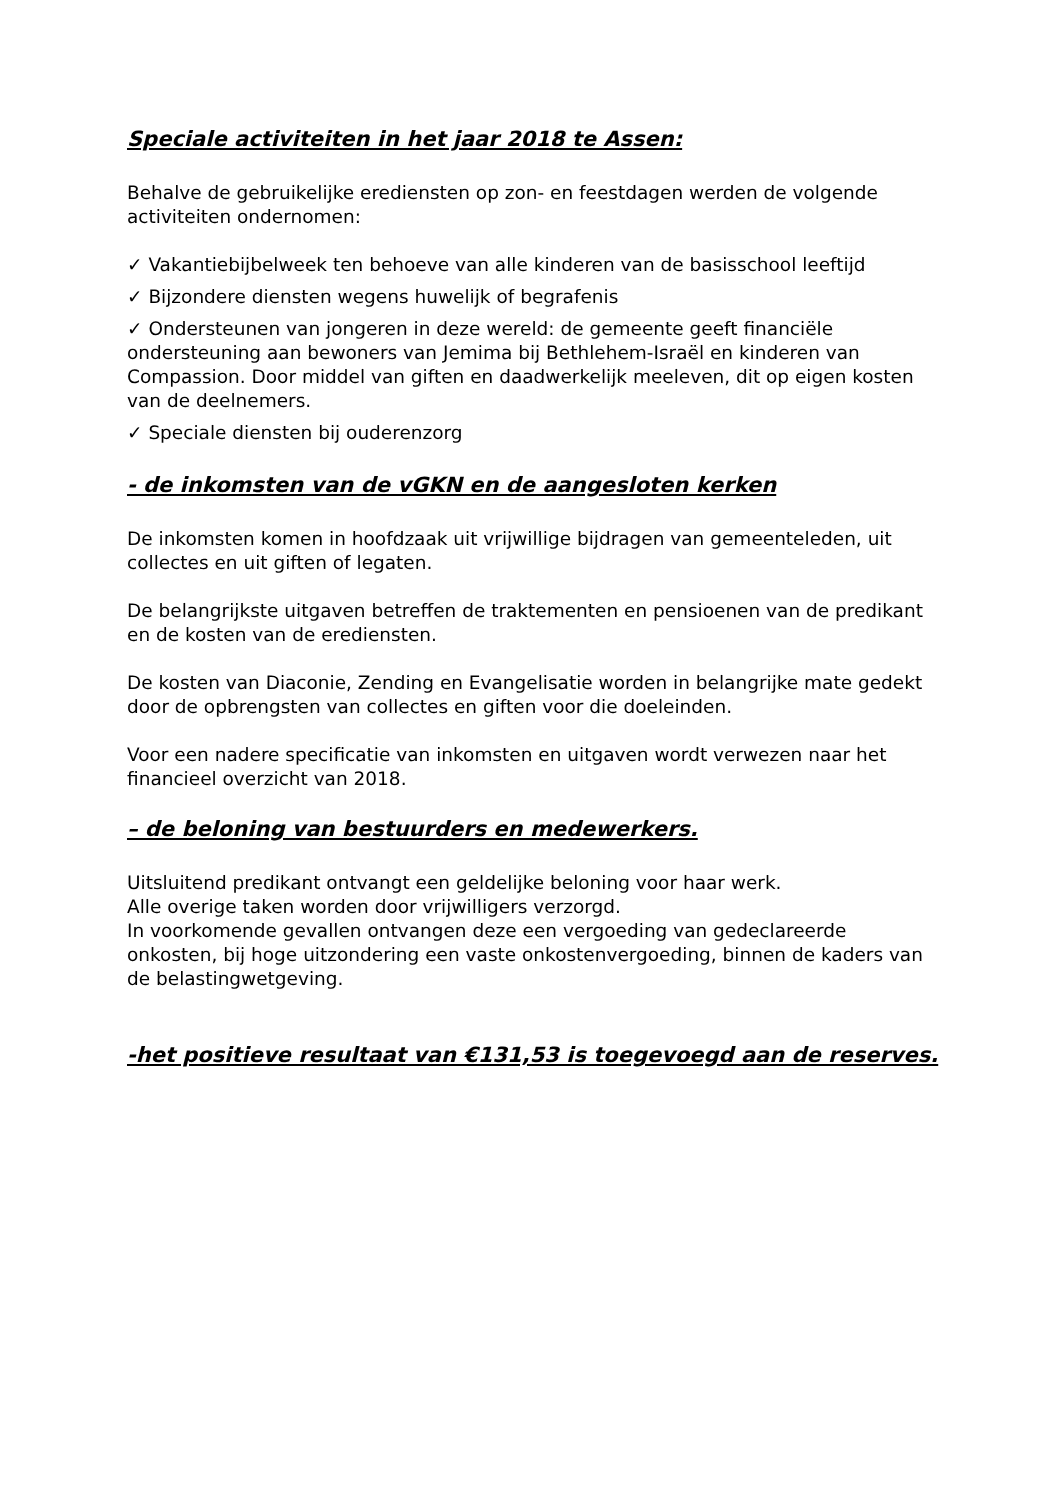Speciale activiteiten in het jaar 2018 te Assen:
Behalve de gebruikelijke erediensten op zon- en feestdagen werden de volgende activiteiten ondernomen:
✓ Vakantiebijbelweek ten behoeve van alle kinderen van de basisschool leeftijd
✓ Bijzondere diensten wegens huwelijk of begrafenis
✓ Ondersteunen van jongeren in deze wereld: de gemeente geeft financiële ondersteuning aan bewoners van Jemima bij Bethlehem-Israël en kinderen van Compassion. Door middel van giften en daadwerkelijk meeleven, dit op eigen kosten van de deelnemers.
✓ Speciale diensten bij ouderenzorg
- de inkomsten van de vGKN en de aangesloten kerken
De inkomsten komen in hoofdzaak uit vrijwillige bijdragen van gemeenteleden, uit collectes en uit giften of legaten.
De belangrijkste uitgaven betreffen de traktementen en pensioenen van de predikant en de kosten van de erediensten.
De kosten van Diaconie, Zending en Evangelisatie worden in belangrijke mate gedekt door de opbrengsten van collectes en giften voor die doeleinden.
Voor een nadere specificatie van inkomsten en uitgaven wordt verwezen naar het financieel overzicht van 2018.
– de beloning van bestuurders en medewerkers.
Uitsluitend predikant ontvangt een geldelijke beloning voor haar werk.
Alle overige taken worden door vrijwilligers verzorgd.
In voorkomende gevallen ontvangen deze een vergoeding van gedeclareerde onkosten, bij hoge uitzondering een vaste onkostenvergoeding, binnen de kaders van de belastingwetgeving.
-het positieve resultaat van €131,53 is toegevoegd aan de reserves.